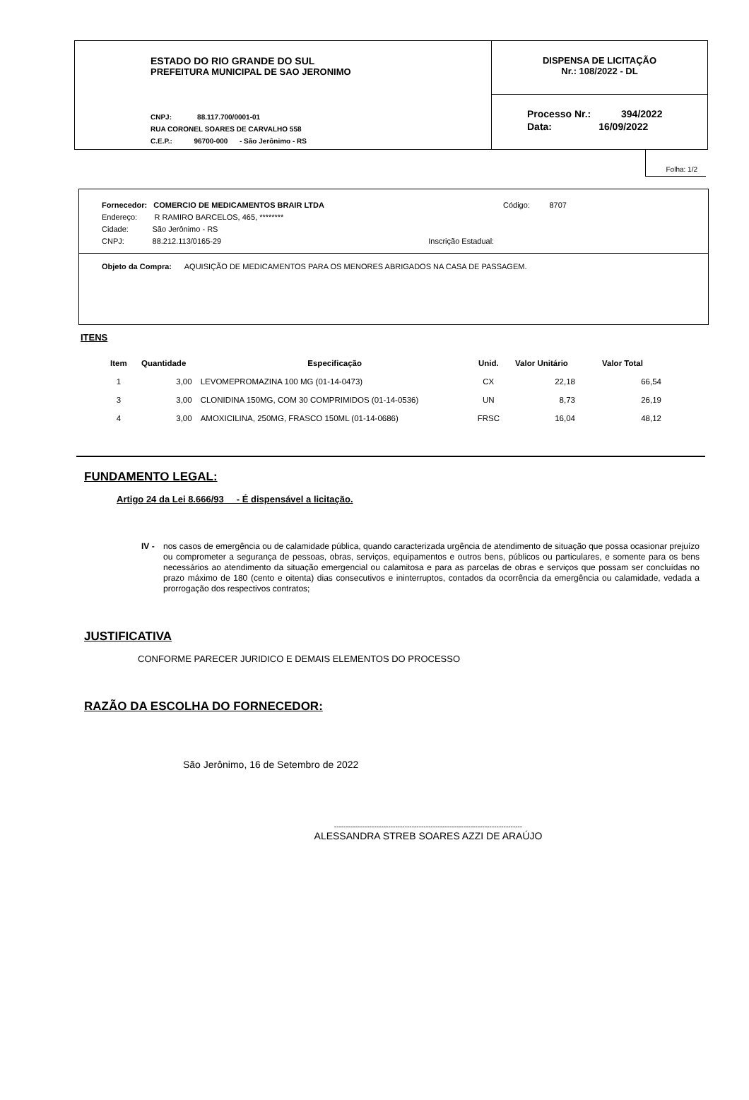ESTADO DO RIO GRANDE DO SUL
PREFEITURA MUNICIPAL DE SAO JERONIMO
CNPJ: 88.117.700/0001-01
RUA CORONEL SOARES DE CARVALHO 558
C.E.P.: 96700-000 - São Jerônimo - RS
DISPENSA DE LICITAÇÃO
Nr.: 108/2022 - DL
Processo Nr.: 394/2022
Data: 16/09/2022
Folha: 1/2
Fornecedor: COMERCIO DE MEDICAMENTOS BRAIR LTDA Código: 8707
Endereço: R RAMIRO BARCELOS, 465, ********
Cidade: São Jerônimo - RS
CNPJ: 88.212.113/0165-29 Inscrição Estadual:
Objeto da Compra: AQUISIÇÃO DE MEDICAMENTOS PARA OS MENORES ABRIGADOS NA CASA DE PASSAGEM.
ITENS
| Item | Quantidade | Especificação | Unid. | Valor Unitário | Valor Total |
| --- | --- | --- | --- | --- | --- |
| 1 | 3,00 | LEVOMEPROMAZINA 100 MG (01-14-0473) | CX | 22,18 | 66,54 |
| 3 | 3,00 | CLONIDINA 150MG, COM 30 COMPRIMIDOS (01-14-0536) | UN | 8,73 | 26,19 |
| 4 | 3,00 | AMOXICILINA, 250MG, FRASCO 150ML (01-14-0686) | FRSC | 16,04 | 48,12 |
FUNDAMENTO LEGAL:
Artigo 24 da Lei 8.666/93 - É dispensável a licitação.
IV - nos casos de emergência ou de calamidade pública, quando caracterizada urgência de atendimento de situação que possa ocasionar prejuízo ou comprometer a segurança de pessoas, obras, serviços, equipamentos e outros bens, públicos ou particulares, e somente para os bens necessários ao atendimento da situação emergencial ou calamitosa e para as parcelas de obras e serviços que possam ser concluídas no prazo máximo de 180 (cento e oitenta) dias consecutivos e ininterruptos, contados da ocorrência da emergência ou calamidade, vedada a prorrogação dos respectivos contratos;
JUSTIFICATIVA
CONFORME PARECER JURIDICO E DEMAIS ELEMENTOS DO PROCESSO
RAZÃO DA ESCOLHA DO FORNECEDOR:
São Jerônimo, 16 de Setembro de 2022
--------------------------------------------------------------------------------
ALESSANDRA STREB SOARES AZZI DE ARAÚJO